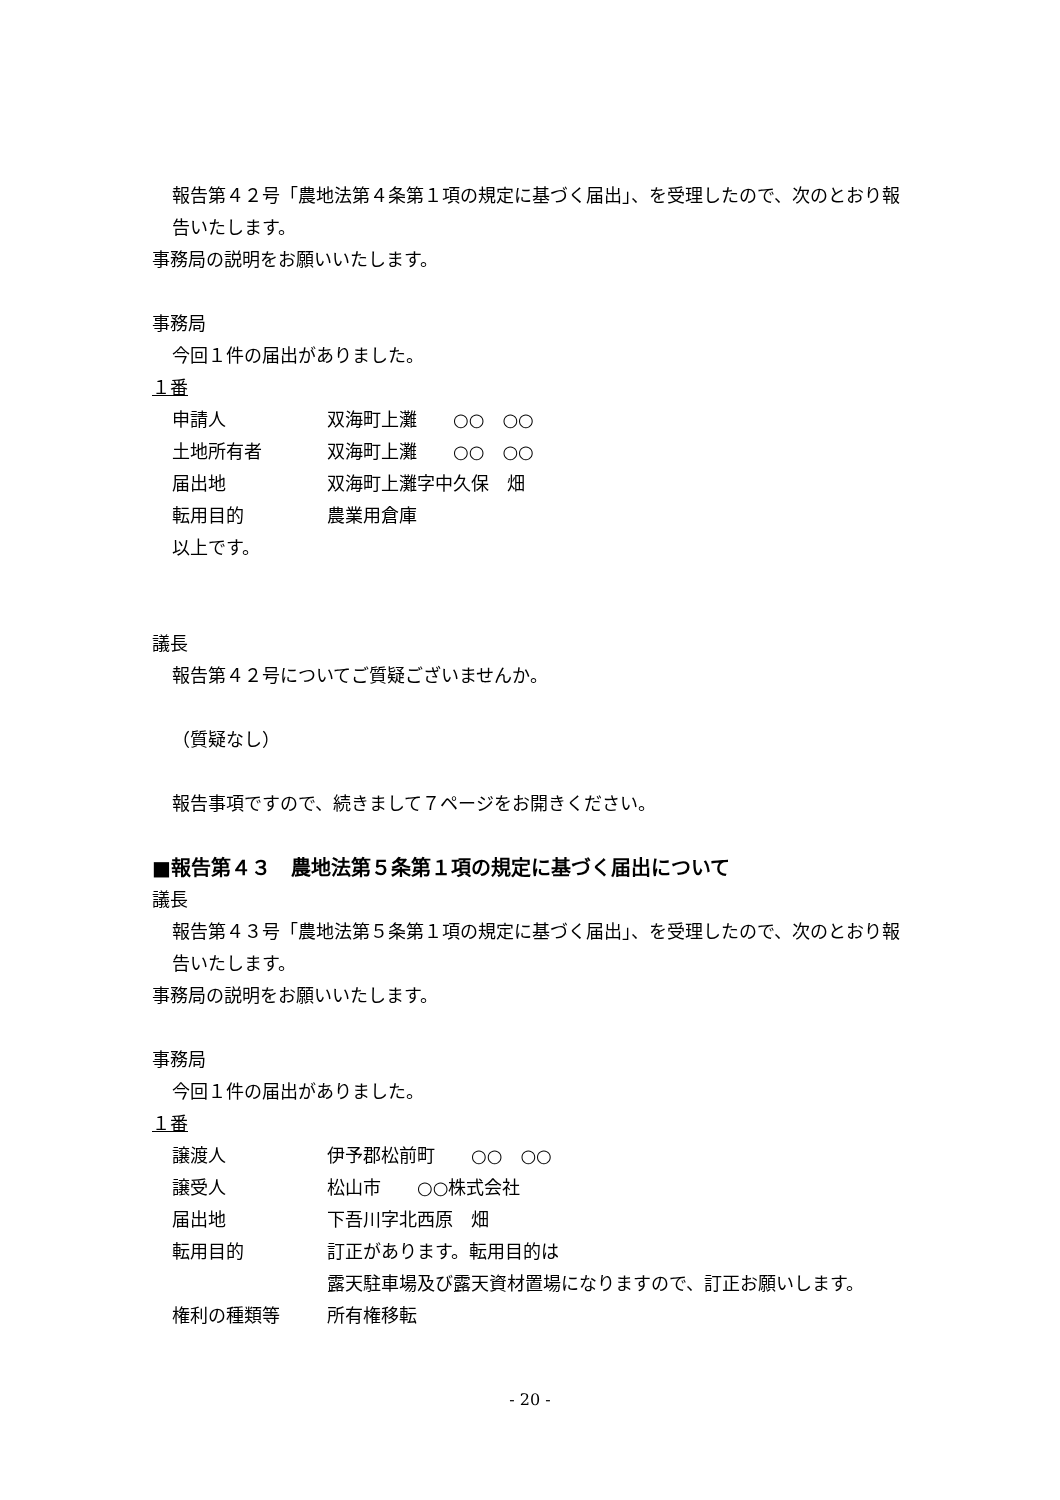報告第４２号「農地法第４条第１項の規定に基づく届出」、を受理したので、次のとおり報告いたします。
事務局の説明をお願いいたします。
事務局
今回１件の届出がありました。
１番
| 申請人 | 双海町上灘 ○○ ○○ |
| 土地所有者 | 双海町上灘 ○○ ○○ |
| 届出地 | 双海町上灘字中久保 畑 |
| 転用目的 | 農業用倉庫 |
以上です。
議長
報告第４２号についてご質疑ございませんか。
（質疑なし）
報告事項ですので、続きまして７ページをお開きください。
■報告第４３　農地法第５条第１項の規定に基づく届出について
議長
報告第４３号「農地法第５条第１項の規定に基づく届出」、を受理したので、次のとおり報告いたします。
事務局の説明をお願いいたします。
事務局
今回１件の届出がありました。
１番
| 譲渡人 | 伊予郡松前町 ○○ ○○ |
| 譲受人 | 松山市 ○○株式会社 |
| 届出地 | 下吾川字北西原 畑 |
| 転用目的 | 訂正があります。転用目的は 露天駐車場及び露天資材置場になりますので、訂正お願いします。 |
| 権利の種類等 | 所有権移転 |
- 20 -